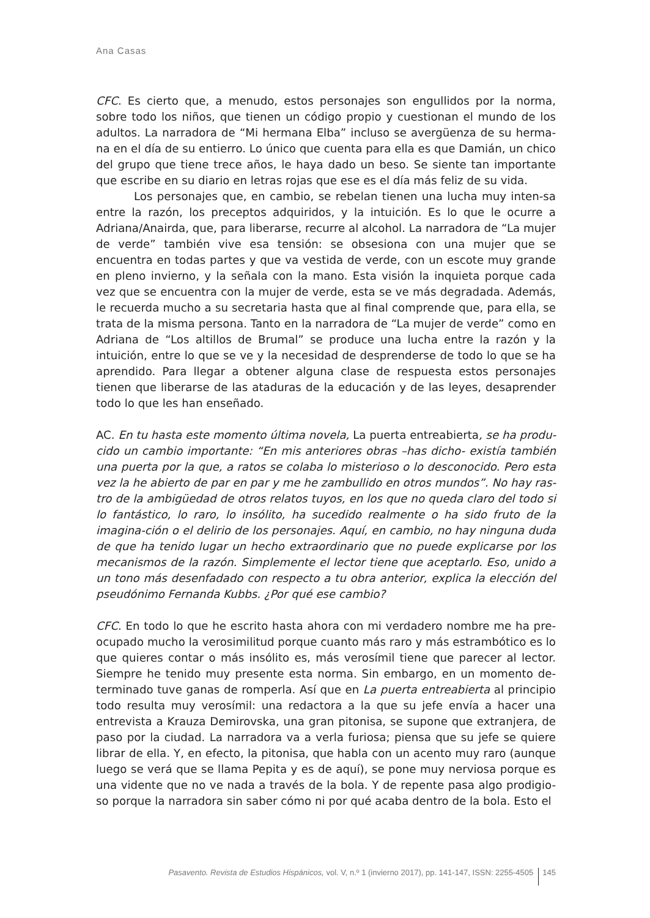Ana Casas
CFC. Es cierto que, a menudo, estos personajes son engullidos por la norma, sobre todo los niños, que tienen un código propio y cuestionan el mundo de los adultos. La narradora de “Mi hermana Elba” incluso se avergüenza de su herma-na en el día de su entierro. Lo único que cuenta para ella es que Damián, un chico del grupo que tiene trece años, le haya dado un beso. Se siente tan importante que escribe en su diario en letras rojas que ese es el día más feliz de su vida.
Los personajes que, en cambio, se rebelan tienen una lucha muy inten-sa entre la razón, los preceptos adquiridos, y la intuición. Es lo que le ocurre a Adriana/Anairda, que, para liberarse, recurre al alcohol. La narradora de “La mujer de verde” también vive esa tensión: se obsesiona con una mujer que se encuentra en todas partes y que va vestida de verde, con un escote muy grande en pleno invierno, y la señala con la mano. Esta visión la inquieta porque cada vez que se encuentra con la mujer de verde, esta se ve más degradada. Además, le recuerda mucho a su secretaria hasta que al final comprende que, para ella, se trata de la misma persona. Tanto en la narradora de “La mujer de verde” como en Adriana de “Los altillos de Brumal” se produce una lucha entre la razón y la intuición, entre lo que se ve y la necesidad de desprenderse de todo lo que se ha aprendido. Para llegar a obtener alguna clase de respuesta estos personajes tienen que liberarse de las ataduras de la educación y de las leyes, desaprender todo lo que les han enseñado.
AC. En tu hasta este momento última novela, La puerta entreabierta, se ha produ-cido un cambio importante: “En mis anteriores obras –has dicho- existía también una puerta por la que, a ratos se colaba lo misterioso o lo desconocido. Pero esta vez la he abierto de par en par y me he zambullido en otros mundos”. No hay ras-tro de la ambigüedad de otros relatos tuyos, en los que no queda claro del todo si lo fantástico, lo raro, lo insólito, ha sucedido realmente o ha sido fruto de la imagina-ción o el delirio de los personajes. Aquí, en cambio, no hay ninguna duda de que ha tenido lugar un hecho extraordinario que no puede explicarse por los mecanismos de la razón. Simplemente el lector tiene que aceptarlo. Eso, unido a un tono más desenfadado con respecto a tu obra anterior, explica la elección del pseudónimo Fernanda Kubbs. ¿Por qué ese cambio?
CFC. En todo lo que he escrito hasta ahora con mi verdadero nombre me ha pre-ocupado mucho la verosimilitud porque cuanto más raro y más estrambótico es lo que quieres contar o más insólito es, más verosímil tiene que parecer al lector. Siempre he tenido muy presente esta norma. Sin embargo, en un momento de-terminado tuve ganas de romperla. Así que en La puerta entreabierta al principio todo resulta muy verosímil: una redactora a la que su jefe envía a hacer una entrevista a Krauza Demirovska, una gran pitonisa, se supone que extranjera, de paso por la ciudad. La narradora va a verla furiosa; piensa que su jefe se quiere librar de ella. Y, en efecto, la pitonisa, que habla con un acento muy raro (aunque luego se verá que se llama Pepita y es de aquí), se pone muy nerviosa porque es una vidente que no ve nada a través de la bola. Y de repente pasa algo prodigio-so porque la narradora sin saber cómo ni por qué acaba dentro de la bola. Esto el
Pasavento. Revista de Estudios Hispánicos, vol. V, n.º 1 (invierno 2017), pp. 141-147, ISSN: 2255-4505 145